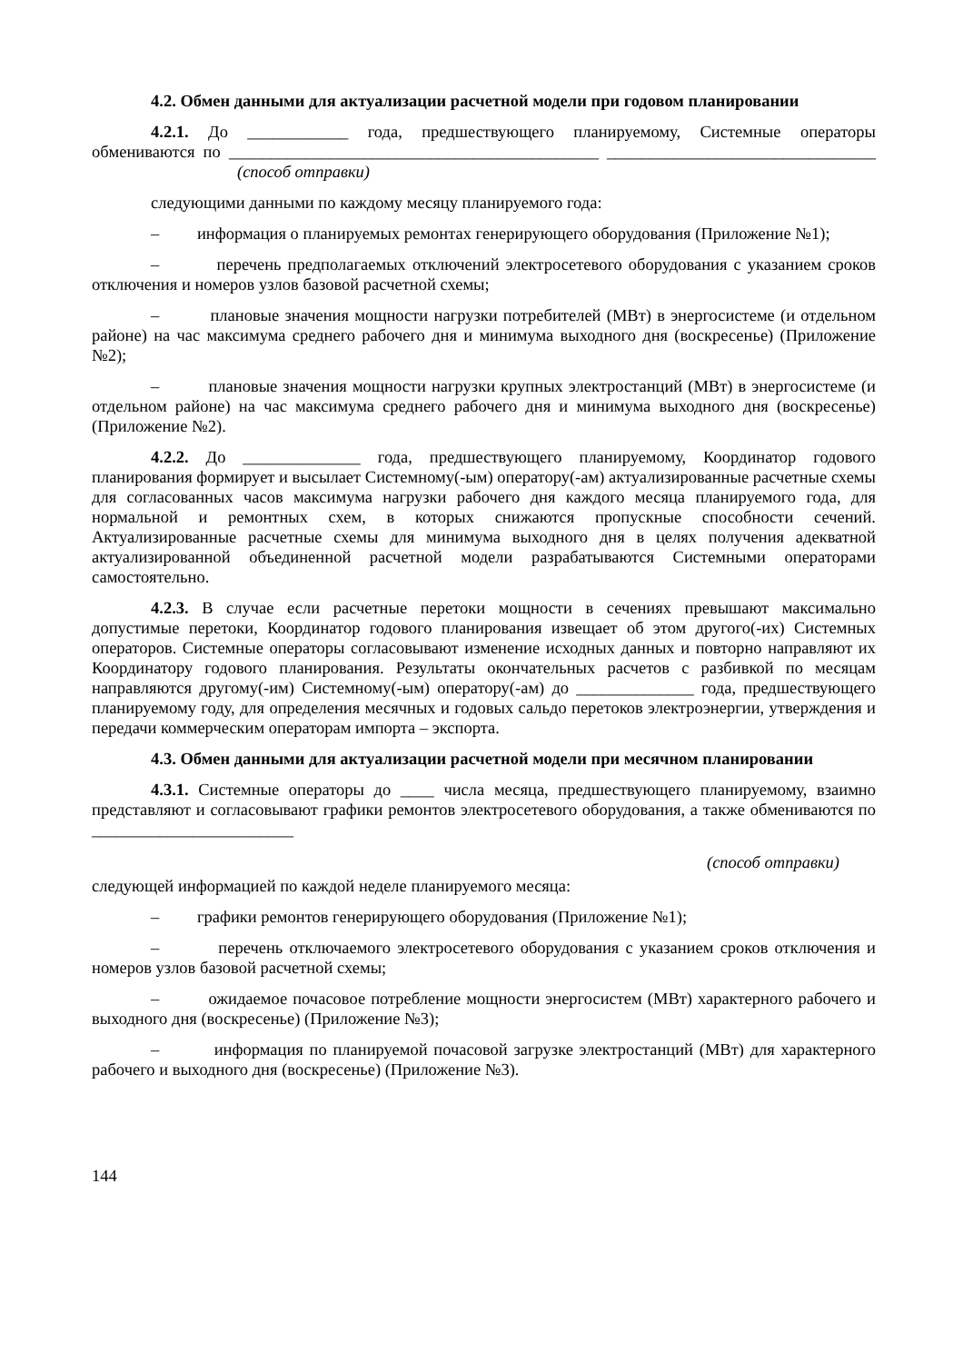4.2. Обмен данными для актуализации расчетной модели при годовом планировании
4.2.1. До ____________ года, предшествующего планируемому, Системные операторы обмениваются по ____________________________________________ ________________________________ (способ отправки)
следующими данными по каждому месяцу планируемого года:
– информация о планируемых ремонтах генерирующего оборудования (Приложение №1);
– перечень предполагаемых отключений электросетевого оборудования с указанием сроков отключения и номеров узлов базовой расчетной схемы;
– плановые значения мощности нагрузки потребителей (МВт) в энергосистеме (и отдельном районе) на час максимума среднего рабочего дня и минимума выходного дня (воскресенье) (Приложение №2);
– плановые значения мощности нагрузки крупных электростанций (МВт) в энергосистеме (и отдельном районе) на час максимума среднего рабочего дня и минимума выходного дня (воскресенье) (Приложение №2).
4.2.2. До ______________ года, предшествующего планируемому, Координатор годового планирования формирует и высылает Системному(-ым) оператору(-ам) актуализированные расчетные схемы для согласованных часов максимума нагрузки рабочего дня каждого месяца планируемого года, для нормальной и ремонтных схем, в которых снижаются пропускные способности сечений. Актуализированные расчетные схемы для минимума выходного дня в целях получения адекватной актуализированной объединенной расчетной модели разрабатываются Системными операторами самостоятельно.
4.2.3. В случае если расчетные перетоки мощности в сечениях превышают максимально допустимые перетоки, Координатор годового планирования извещает об этом другого(-их) Системных операторов. Системные операторы согласовывают изменение исходных данных и повторно направляют их Координатору годового планирования. Результаты окончательных расчетов с разбивкой по месяцам направляются другому(-им) Системному(-ым) оператору(-ам) до ______________ года, предшествующего планируемому году, для определения месячных и годовых сальдо перетоков электроэнергии, утверждения и передачи коммерческим операторам импорта – экспорта.
4.3. Обмен данными для актуализации расчетной модели при месячном планировании
4.3.1. Системные операторы до ____ числа месяца, предшествующего планируемому, взаимно представляют и согласовывают графики ремонтов электросетевого оборудования, а также обмениваются по ________________________
(способ отправки)
следующей информацией по каждой неделе планируемого месяца:
– графики ремонтов генерирующего оборудования (Приложение №1);
– перечень отключаемого электросетевого оборудования с указанием сроков отключения и номеров узлов базовой расчетной схемы;
– ожидаемое почасовое потребление мощности энергосистем (МВт) характерного рабочего и выходного дня (воскресенье) (Приложение №3);
– информация по планируемой почасовой загрузке электростанций (МВт) для характерного рабочего и выходного дня (воскресенье) (Приложение №3).
144